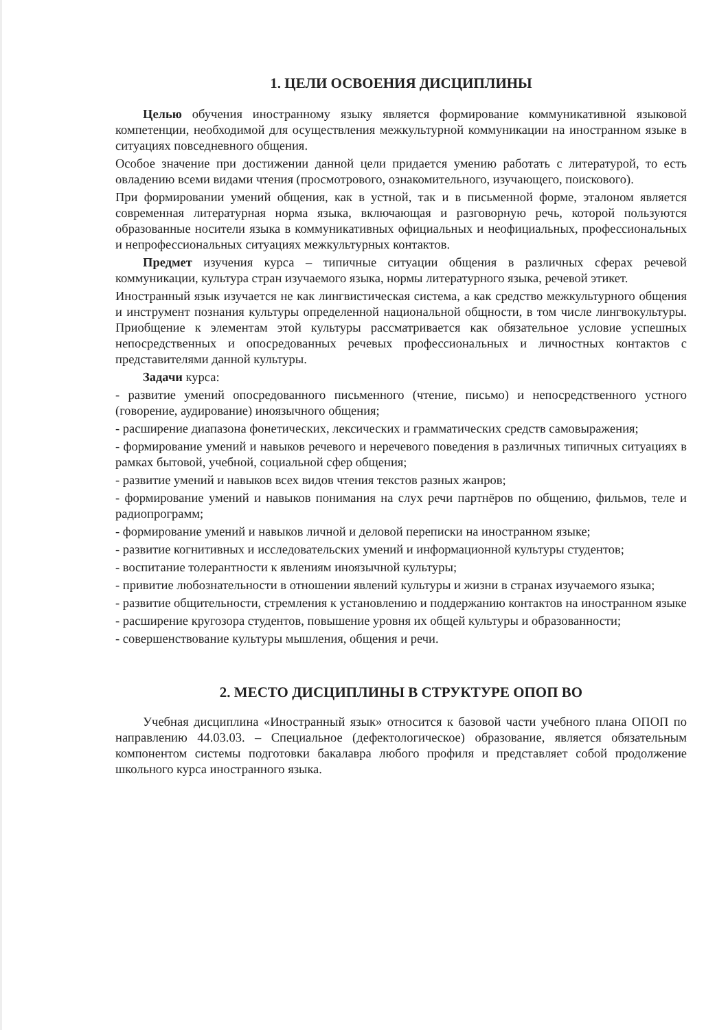1. ЦЕЛИ ОСВОЕНИЯ ДИСЦИПЛИНЫ
Целью обучения иностранному языку является формирование коммуникативной языковой компетенции, необходимой для осуществления межкультурной коммуникации на иностранном языке в ситуациях повседневного общения.
Особое значение при достижении данной цели придается умению работать с литературой, то есть овладению всеми видами чтения (просмотрового, ознакомительного, изучающего, поискового).
При формировании умений общения, как в устной, так и в письменной форме, эталоном является современная литературная норма языка, включающая и разговорную речь, которой пользуются образованные носители языка в коммуникативных официальных и неофициальных, профессиональных и непрофессиональных ситуациях межкультурных контактов.
Предмет изучения курса – типичные ситуации общения в различных сферах речевой коммуникации, культура стран изучаемого языка, нормы литературного языка, речевой этикет.
Иностранный язык изучается не как лингвистическая система, а как средство межкультурного общения и инструмент познания культуры определенной национальной общности, в том числе лингвокультуры. Приобщение к элементам этой культуры рассматривается как обязательное условие успешных непосредственных и опосредованных речевых профессиональных и личностных контактов с представителями данной культуры.
Задачи курса:
- развитие умений опосредованного письменного (чтение, письмо) и непосредственного устного (говорение, аудирование) иноязычного общения;
- расширение диапазона фонетических, лексических и грамматических средств самовыражения;
- формирование умений и навыков речевого и неречевого поведения в различных типичных ситуациях в рамках бытовой, учебной, социальной сфер общения;
- развитие умений и навыков всех видов чтения текстов разных жанров;
- формирование умений и навыков понимания на слух речи партнёров по общению, фильмов, теле и радиопрограмм;
- формирование умений и навыков личной и деловой переписки на иностранном языке;
- развитие когнитивных и исследовательских умений и информационной культуры студентов;
- воспитание толерантности к явлениям иноязычной культуры;
- привитие любознательности в отношении явлений культуры и жизни в странах изучаемого языка;
- развитие общительности, стремления к установлению и поддержанию контактов на иностранном языке
- расширение кругозора студентов, повышение уровня их общей культуры и образованности;
- совершенствование культуры мышления, общения и речи.
2. МЕСТО ДИСЦИПЛИНЫ В СТРУКТУРЕ ОПОП ВО
Учебная дисциплина «Иностранный язык» относится к базовой части учебного плана ОПОП по направлению 44.03.03. – Специальное (дефектологическое) образование, является обязательным компонентом системы подготовки бакалавра любого профиля и представляет собой продолжение школьного курса иностранного языка.